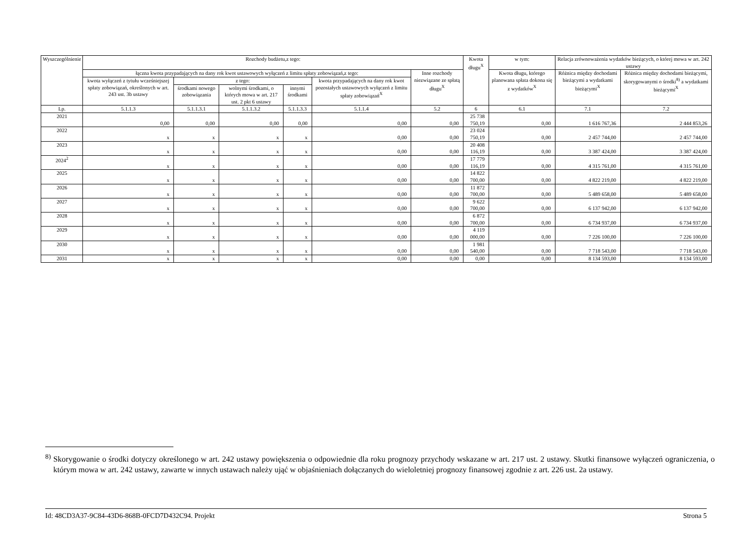| Wyszczególnienie | Rozchody budżetu,z tego: | | | | | | Kwota długu<sup>X</sup> | w tym: | Relacja zrównoważenia wydatków bieżących, o której mowa w art. 242 ustawy | |
| --- | --- | --- | --- | --- | --- | --- | --- | --- | --- | --- |
| | łączna kwota przypadających na dany rok kwot ustawowych wyłączeń z limitu spłaty zobowiązań,z tego: | | | | | Inne rozchody niezwiązane ze spłatą długu<sup>X</sup> | | Kwota długu, którego planowana spłata dokona się z wydatków<sup>X</sup> | Różnica między dochodami bieżącymi a wydatkami bieżącymi<sup>X</sup> | Różnica między dochodami bieżącymi, skorygowanymi o środki<sup>8)</sup> a wydatkami bieżącymi<sup>X</sup> |
| | kwota wyłączeń z tytułu wcześniejszej spłaty zobowiązań, określonych w art. 243 ust. 3b ustawy | z tego: | | | kwota przypadających na dany rok kwot pozostałych ustawowych wyłączeń z limitu spłaty zobowiązań<sup>X</sup> | | | | | |
| | | środkami nowego zobowiązania | wolnymi środkami, o których mowa w art. 217 ust. 2 pkt 6 ustawy | innymi środkami | | | | | | |
| Lp. | 5.1.1.3 | 5.1.1.3.1 | 5.1.1.3.2 | 5.1.1.3.3 | 5.1.1.4 | 5.2 | 6 | 6.1 | 7.1 | 7.2 |
| 2021 | 0,00 | 0,00 | 0,00 | 0,00 | 0,00 | 0,00 | 25 738 750,19 | 0,00 | 1 616 767,36 | 2 444 853,26 |
| 2022 | x | x | x | x | 0,00 | 0,00 | 23 024 750,19 | 0,00 | 2 457 744,00 | 2 457 744,00 |
| 2023 | x | x | x | x | 0,00 | 0,00 | 20 408 116,19 | 0,00 | 3 387 424,00 | 3 387 424,00 |
| 2024<sup>2</sup> | x | x | x | x | 0,00 | 0,00 | 17 779 116,19 | 0,00 | 4 315 761,00 | 4 315 761,00 |
| 2025 | x | x | x | x | 0,00 | 0,00 | 14 822 700,00 | 0,00 | 4 822 219,00 | 4 822 219,00 |
| 2026 | x | x | x | x | 0,00 | 0,00 | 11 872 700,00 | 0,00 | 5 489 658,00 | 5 489 658,00 |
| 2027 | x | x | x | x | 0,00 | 0,00 | 9 622 700,00 | 0,00 | 6 137 942,00 | 6 137 942,00 |
| 2028 | x | x | x | x | 0,00 | 0,00 | 6 872 700,00 | 0,00 | 6 734 937,00 | 6 734 937,00 |
| 2029 | x | x | x | x | 0,00 | 0,00 | 4 119 000,00 | 0,00 | 7 226 100,00 | 7 226 100,00 |
| 2030 | x | x | x | x | 0,00 | 0,00 | 1 981 540,00 | 0,00 | 7 718 543,00 | 7 718 543,00 |
| 2031 | x | x | x | x | 0,00 | 0,00 | 0,00 | 0,00 | 8 134 593,00 | 8 134 593,00 |
<sup>8)</sup> Skorygowanie o środki dotyczy określonego w art. 242 ustawy powiększenia o odpowiednie dla roku prognozy przychody wskazane w art. 217 ust. 2 ustawy. Skutki finansowe wyłączeń ograniczenia, o którym mowa w art. 242 ustawy, zawarte w innych ustawach należy ująć w objaśnieniach dołączanych do wieloletniej prognozy finansowej zgodnie z art. 226 ust. 2a ustawy.
Id: 48CD3A37-9C84-43D6-868B-0FCD7D432C94. Projekt Strona 5